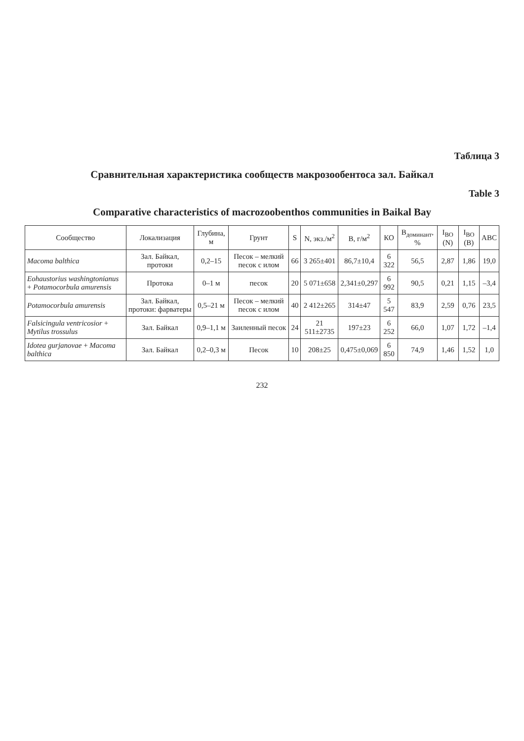Таблица 3
Сравнительная характеристика сообществ макрозообентоса зал. Байкал
Table 3
Comparative characteristics of macrozoobenthos communities in Baikal Bay
| Сообщество | Локализация | Глубина, м | Грунт | S | N, экз./м<sup>2</sup> | B, г/м<sup>2</sup> | КО | B<sub>доминант</sub>, % | I<sub>BO</sub> (N) | I<sub>BO</sub> (B) | ABC |
| --- | --- | --- | --- | --- | --- | --- | --- | --- | --- | --- | --- |
| Macoma balthica | Зал. Байкал, протоки | 0,2–15 | Песок – мелкий песок с илом | 66 | 3 265±401 | 86,7±10,4 | 6 322 | 56,5 | 2,87 | 1,86 | 19,0 |
| Eohaustorius washingtonianus + Potamocorbula amurensis | Протока | 0–1 м | песок | 20 | 5 071±658 | 2,341±0,297 | 6 992 | 90,5 | 0,21 | 1,15 | –3,4 |
| Potamocorbula amurensis | Зал. Байкал, протоки: фарватеры | 0,5–21 м | Песок – мелкий песок с илом | 40 | 2 412±265 | 314±47 | 5 547 | 83,9 | 2,59 | 0,76 | 23,5 |
| Falsicingula ventricosior + Mytilus trossulus | Зал. Байкал | 0,9–1,1 м | Заиленный песок | 24 | 21 511±2735 | 197±23 | 6 252 | 66,0 | 1,07 | 1,72 | –1,4 |
| Idotea gurjanovae + Macoma balthica | Зал. Байкал | 0,2–0,3 м | Песок | 10 | 208±25 | 0,475±0,069 | 6 850 | 74,9 | 1,46 | 1,52 | 1,0 |
232